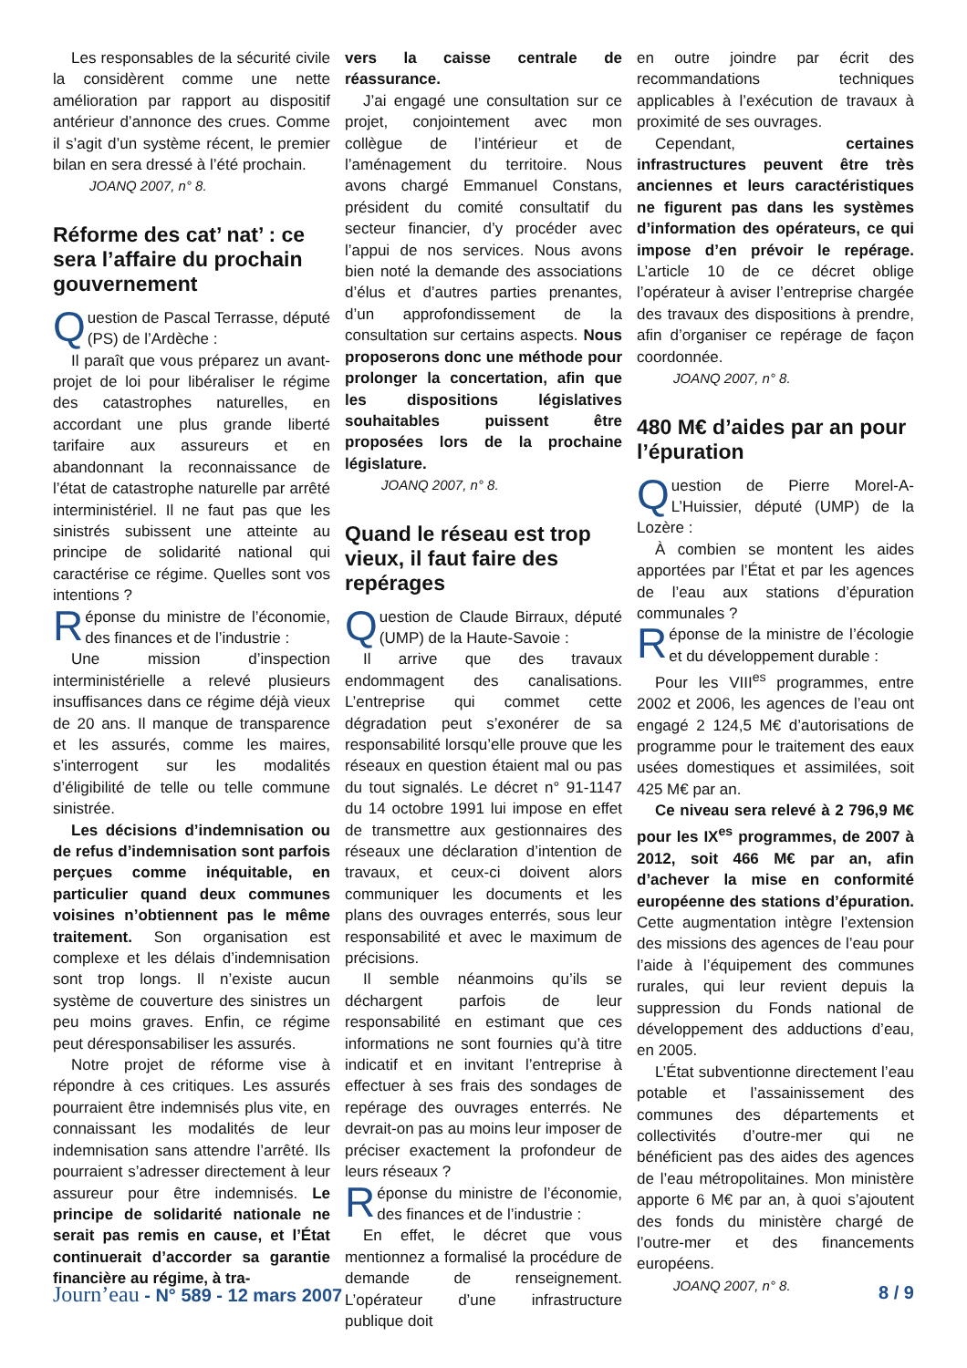Les responsables de la sécurité civile la considèrent comme une nette amélioration par rapport au dispositif antérieur d’annonce des crues. Comme il s’agit d’un système récent, le premier bilan en sera dressé à l’été prochain.
JOANQ 2007, n° 8.
Réforme des cat’ nat’ : ce sera l’affaire du prochain gouvernement
Question de Pascal Terrasse, député (PS) de l’Ardèche :
Il paraît que vous préparez un avant-projet de loi pour libéraliser le régime des catastrophes naturelles, en accordant une plus grande liberté tarifaire aux assureurs et en abandonnant la reconnaissance de l’état de catastrophe naturelle par arrêté interministériel. Il ne faut pas que les sinistrés subissent une atteinte au principe de solidarité national qui caractérise ce régime. Quelles sont vos intentions ?
Réponse du ministre de l’économie, des finances et de l’industrie :
Une mission d’inspection interministérielle a relevé plusieurs insuffisances dans ce régime déjà vieux de 20 ans. Il manque de transparence et les assurés, comme les maires, s’interrogent sur les modalités d’éligibilité de telle ou telle commune sinistrée.
Les décisions d’indemnisation ou de refus d’indemnisation sont parfois perçues comme inéquitable, en particulier quand deux communes voisines n’obtiennent pas le même traitement. Son organisation est complexe et les délais d’indemnisation sont trop longs. Il n’existe aucun système de couverture des sinistres un peu moins graves. Enfin, ce régime peut déresponsabiliser les assurés.
Notre projet de réforme vise à répondre à ces critiques. Les assurés pourraient être indemnisés plus vite, en connaissant les modalités de leur indemnisation sans attendre l’arrêté. Ils pourraient s’adresser directement à leur assureur pour être indemnisés. Le principe de solidarité nationale ne serait pas remis en cause, et l’État continuerait d’accorder sa garantie financière au régime, à tra-
vers la caisse centrale de réassurance.
J’ai engagé une consultation sur ce projet, conjointement avec mon collègue de l’intérieur et de l’aménagement du territoire. Nous avons chargé Emmanuel Constans, président du comité consultatif du secteur financier, d’y procéder avec l’appui de nos services. Nous avons bien noté la demande des associations d’élus et d’autres parties prenantes, d’un approfondissement de la consultation sur certains aspects. Nous proposerons donc une méthode pour prolonger la concertation, afin que les dispositions législatives souhaitables puissent être proposées lors de la prochaine législature.
JOANQ 2007, n° 8.
Quand le réseau est trop vieux, il faut faire des repérages
Question de Claude Birraux, député (UMP) de la Haute-Savoie :
Il arrive que des travaux endommagent des canalisations. L’entreprise qui commet cette dégradation peut s’exonérer de sa responsabilité lorsqu’elle prouve que les réseaux en question étaient mal ou pas du tout signalés. Le décret n° 91-1147 du 14 octobre 1991 lui impose en effet de transmettre aux gestionnaires des réseaux une déclaration d’intention de travaux, et ceux-ci doivent alors communiquer les documents et les plans des ouvrages enterrés, sous leur responsabilité et avec le maximum de précisions.
Il semble néanmoins qu’ils se déchargent parfois de leur responsabilité en estimant que ces informations ne sont fournies qu’à titre indicatif et en invitant l’entreprise à effectuer à ses frais des sondages de repérage des ouvrages enterrés. Ne devrait-on pas au moins leur imposer de préciser exactement la profondeur de leurs réseaux ?
Réponse du ministre de l’économie, des finances et de l’industrie :
En effet, le décret que vous mentionnez a formalisé la procédure de demande de renseignement. L’opérateur d’une infrastructure publique doit
en outre joindre par écrit des recommandations techniques applicables à l’exécution de travaux à proximité de ses ouvrages.
Cependant, certaines infrastructures peuvent être très anciennes et leurs caractéristiques ne figurent pas dans les systèmes d’information des opérateurs, ce qui impose d’en prévoir le repérage. L’article 10 de ce décret oblige l’opérateur à aviser l’entreprise chargée des travaux des dispositions à prendre, afin d’organiser ce repérage de façon coordonnée.
JOANQ 2007, n° 8.
480 M€ d’aides par an pour l’épuration
Question de Pierre Morel-A-L’Huissier, député (UMP) de la Lozère :
À combien se montent les aides apportées par l’État et par les agences de l’eau aux stations d’épuration communales ?
Réponse de la ministre de l’écologie et du développement durable :
Pour les VIII<sup>es</sup> programmes, entre 2002 et 2006, les agences de l’eau ont engagé 2 124,5 M€ d’autorisations de programme pour le traitement des eaux usées domestiques et assimilées, soit 425 M€ par an.
Ce niveau sera relevé à 2 796,9 M€ pour les IX<sup>es</sup> programmes, de 2007 à 2012, soit 466 M€ par an, afin d’achever la mise en conformité européenne des stations d’épuration. Cette augmentation intègre l’extension des missions des agences de l’eau pour l’aide à l’équipement des communes rurales, qui leur revient depuis la suppression du Fonds national de développement des adductions d’eau, en 2005.
L’État subventionne directement l’eau potable et l’assainissement des communes des départements et collectivités d’outre-mer qui ne bénéficient pas des aides des agences de l’eau métropolitaines. Mon ministère apporte 6 M€ par an, à quoi s’ajoutent des fonds du ministère chargé de l’outre-mer et des financements européens.
JOANQ 2007, n° 8.
Journ’eau - N° 589 - 12 mars 2007
8 / 9